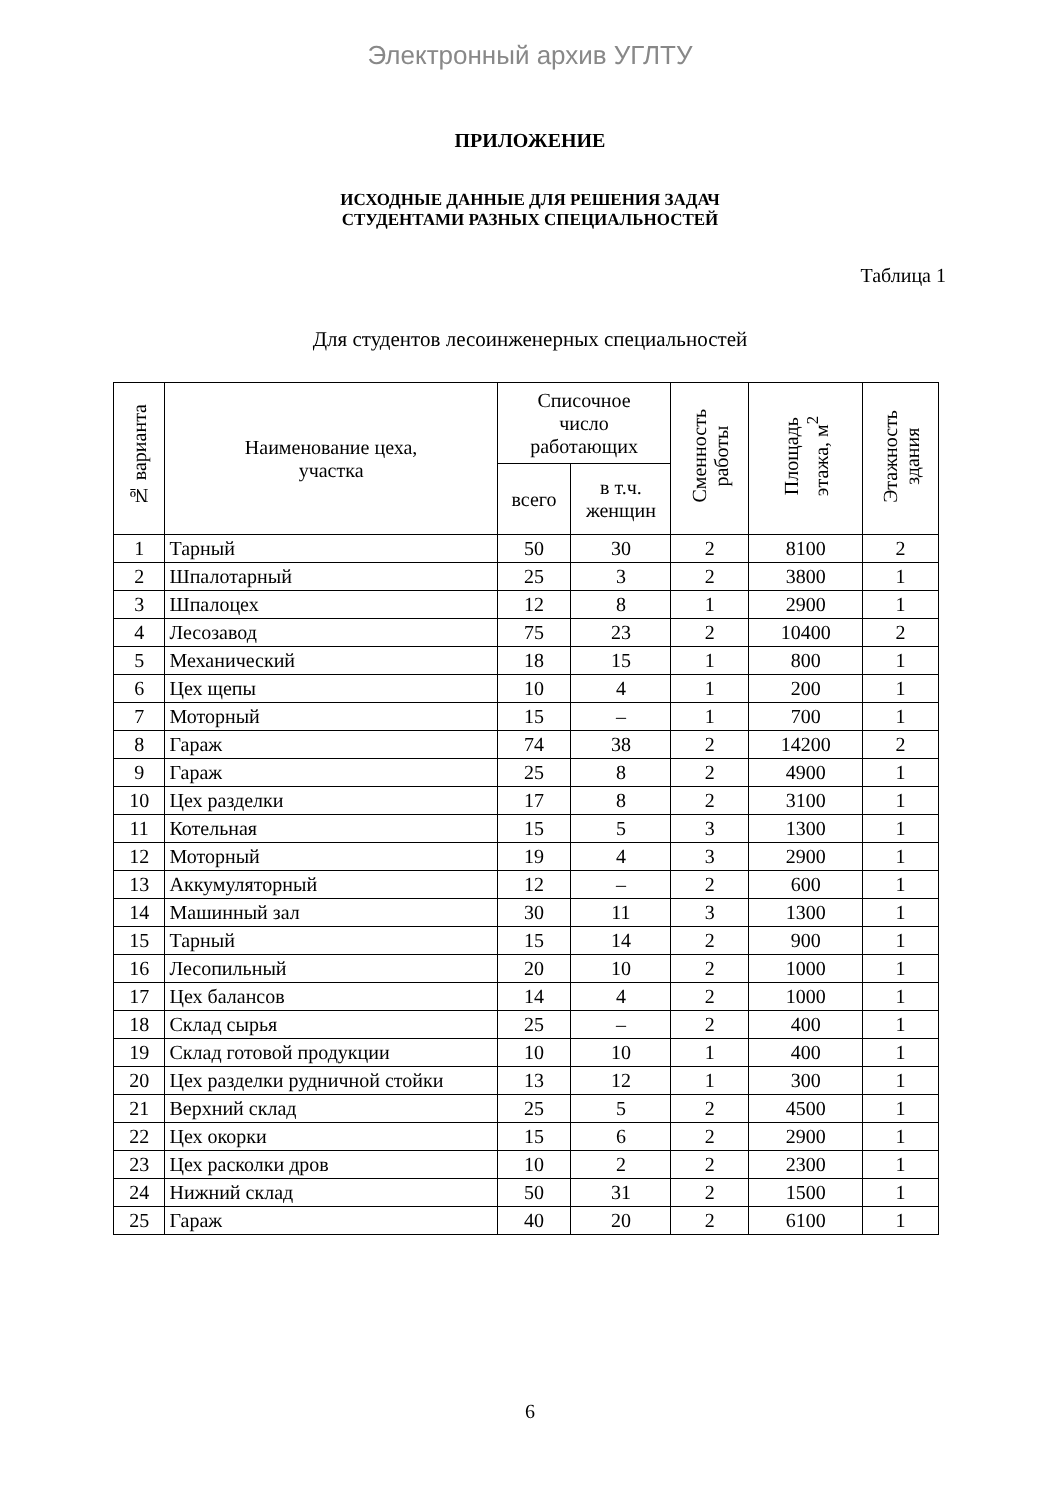Электронный архив УГЛТУ
ПРИЛОЖЕНИЕ
ИСХОДНЫЕ ДАННЫЕ ДЛЯ РЕШЕНИЯ ЗАДАЧ
СТУДЕНТАМИ РАЗНЫХ СПЕЦИАЛЬНОСТЕЙ
Таблица 1
Для студентов лесоинженерных специальностей
| № варианта | Наименование цеха, участка | Списочное число работающих | | Сменность работы | Площадь этажа, м<sup>2</sup> | Этажность здания |
| --- | --- | --- | --- | --- | --- | --- |
| | | всего | в т.ч. женщин | | | |
| 1 | Тарный | 50 | 30 | 2 | 8100 | 2 |
| 2 | Шпалотарный | 25 | 3 | 2 | 3800 | 1 |
| 3 | Шпалоцех | 12 | 8 | 1 | 2900 | 1 |
| 4 | Лесозавод | 75 | 23 | 2 | 10400 | 2 |
| 5 | Механический | 18 | 15 | 1 | 800 | 1 |
| 6 | Цех щепы | 10 | 4 | 1 | 200 | 1 |
| 7 | Моторный | 15 | – | 1 | 700 | 1 |
| 8 | Гараж | 74 | 38 | 2 | 14200 | 2 |
| 9 | Гараж | 25 | 8 | 2 | 4900 | 1 |
| 10 | Цех разделки | 17 | 8 | 2 | 3100 | 1 |
| 11 | Котельная | 15 | 5 | 3 | 1300 | 1 |
| 12 | Моторный | 19 | 4 | 3 | 2900 | 1 |
| 13 | Аккумуляторный | 12 | – | 2 | 600 | 1 |
| 14 | Машинный зал | 30 | 11 | 3 | 1300 | 1 |
| 15 | Тарный | 15 | 14 | 2 | 900 | 1 |
| 16 | Лесопильный | 20 | 10 | 2 | 1000 | 1 |
| 17 | Цех балансов | 14 | 4 | 2 | 1000 | 1 |
| 18 | Склад сырья | 25 | – | 2 | 400 | 1 |
| 19 | Склад готовой продукции | 10 | 10 | 1 | 400 | 1 |
| 20 | Цех разделки рудничной стойки | 13 | 12 | 1 | 300 | 1 |
| 21 | Верхний склад | 25 | 5 | 2 | 4500 | 1 |
| 22 | Цех окорки | 15 | 6 | 2 | 2900 | 1 |
| 23 | Цех расколки дров | 10 | 2 | 2 | 2300 | 1 |
| 24 | Нижний склад | 50 | 31 | 2 | 1500 | 1 |
| 25 | Гараж | 40 | 20 | 2 | 6100 | 1 |
6